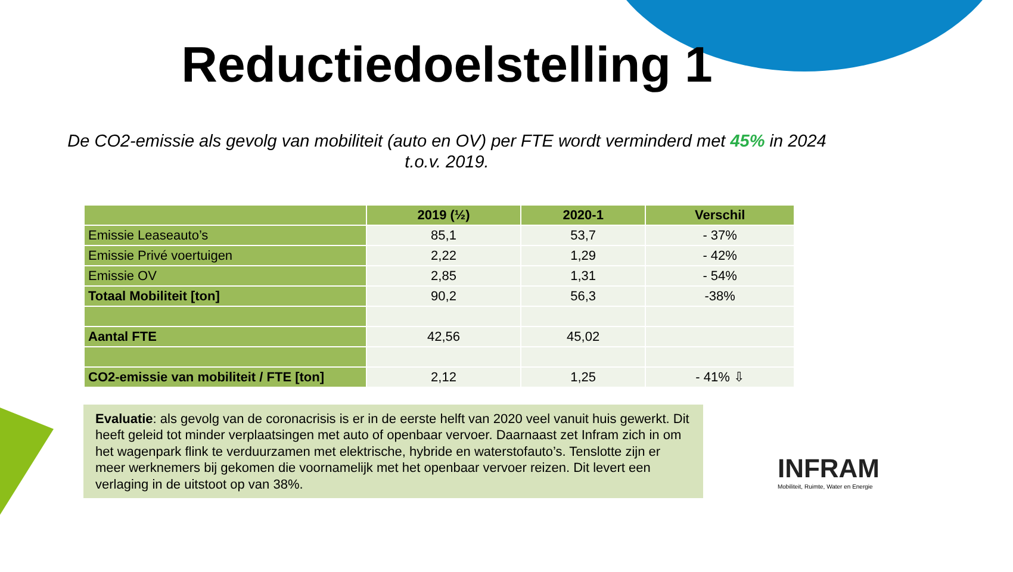Reductiedoelstelling 1
De CO2-emissie als gevolg van mobiliteit (auto en OV) per FTE wordt verminderd met 45% in 2024 t.o.v. 2019.
| | 2019 (½) | 2020-1 | Verschil |
| --- | --- | --- | --- |
| Emissie Leaseauto’s | 85,1 | 53,7 | - 37% |
| Emissie Privé voertuigen | 2,22 | 1,29 | - 42% |
| Emissie OV | 2,85 | 1,31 | - 54% |
| Totaal Mobiliteit [ton] | 90,2 | 56,3 | -38% |
| Aantal FTE | 42,56 | 45,02 | |
| CO2-emissie van mobiliteit / FTE [ton] | 2,12 | 1,25 | - 41% ⇩ |
Evaluatie: als gevolg van de coronacrisis is er in de eerste helft van 2020 veel vanuit huis gewerkt. Dit heeft geleid tot minder verplaatsingen met auto of openbaar vervoer. Daarnaast zet Infram zich in om het wagenpark flink te verduurzamen met elektrische, hybride en waterstofauto’s. Tenslotte zijn er meer werknemers bij gekomen die voornamelijk met het openbaar vervoer reizen. Dit levert een verlaging in de uitstoot op van 38%.
INFRAM
Mobiliteit, Ruimte, Water en Energie